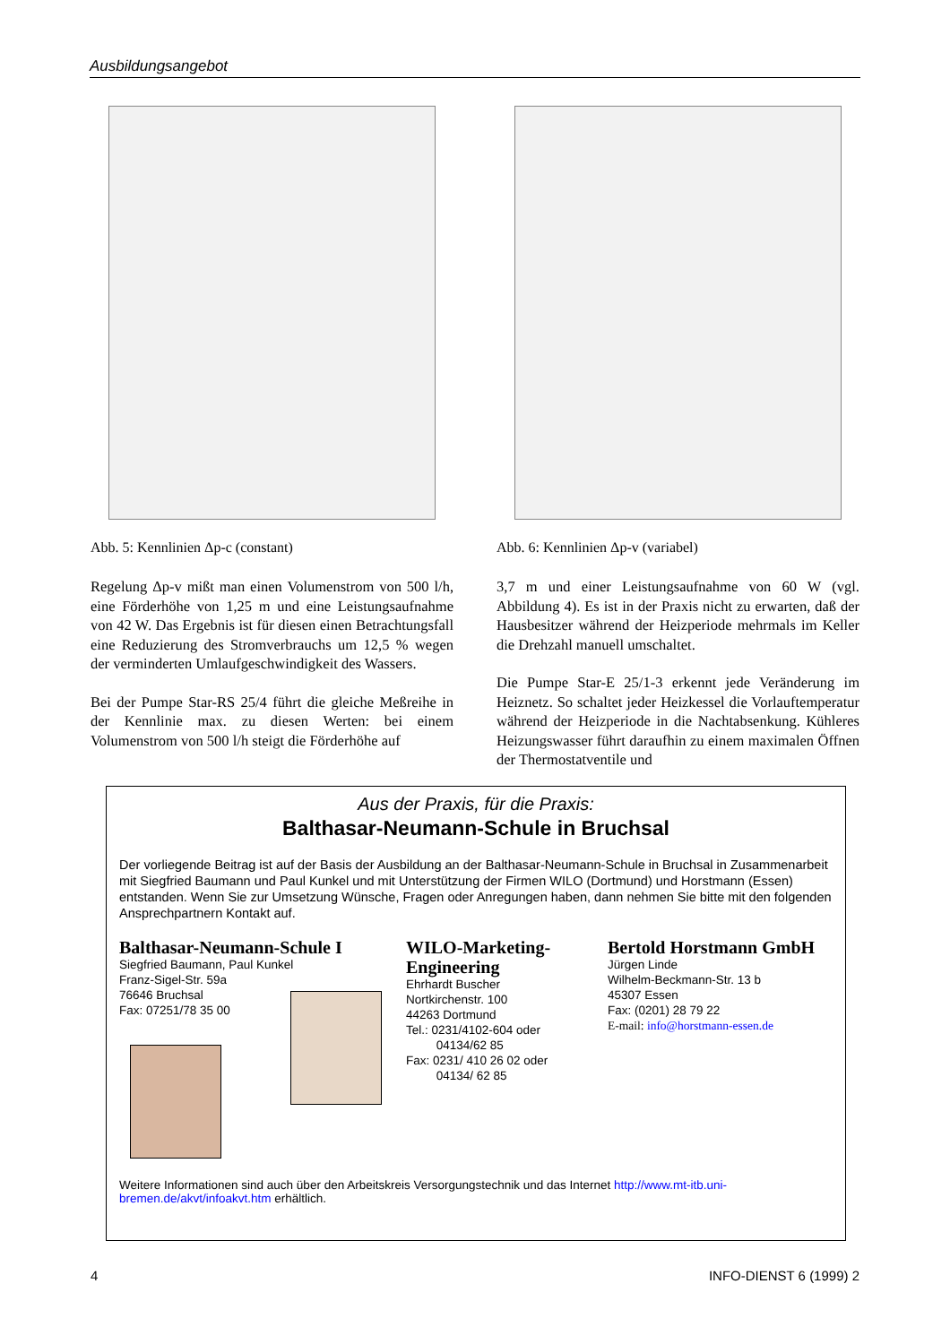Ausbildungsangebot
Abb. 5: Kennlinien Δp-c (constant)
Regelung Δp-v mißt man einen Volumenstrom von 500 l/h, eine Förderhöhe von 1,25 m und eine Leistungsaufnahme von 42 W. Das Ergebnis ist für diesen einen Betrachtungsfall eine Reduzierung des Stromverbrauchs um 12,5 % wegen der verminderten Umlaufgeschwindigkeit des Wassers.
Bei der Pumpe Star-RS 25/4 führt die gleiche Meßreihe in der Kennlinie max. zu diesen Werten: bei einem Volumenstrom von 500 l/h steigt die Förderhöhe auf
Abb. 6: Kennlinien Δp-v (variabel)
3,7 m und einer Leistungsaufnahme von 60 W (vgl. Abbildung 4). Es ist in der Praxis nicht zu erwarten, daß der Hausbesitzer während der Heizperiode mehrmals im Keller die Drehzahl manuell umschaltet.
Die Pumpe Star-E 25/1-3 erkennt jede Veränderung im Heiznetz. So schaltet jeder Heizkessel die Vorlauftemperatur während der Heizperiode in die Nachtabsenkung. Kühleres Heizungswasser führt daraufhin zu einem maximalen Öffnen der Thermostatventile und
Aus der Praxis, für die Praxis:
Balthasar-Neumann-Schule in Bruchsal
Der vorliegende Beitrag ist auf der Basis der Ausbildung an der Balthasar-Neumann-Schule in Bruchsal in Zusammenarbeit mit Siegfried Baumann und Paul Kunkel und mit Unterstützung der Firmen WILO (Dortmund) und Horstmann (Essen) entstanden. Wenn Sie zur Umsetzung Wünsche, Fragen oder Anregungen haben, dann nehmen Sie bitte mit den folgenden Ansprechpartnern Kontakt auf.
Balthasar-Neumann-Schule I
Siegfried Baumann, Paul Kunkel
Franz-Sigel-Str. 59a
76646 Bruchsal
Fax: 07251/78 35 00
WILO-Marketing-Engineering
Ehrhardt Buscher
Nortkirchenstr. 100
44263 Dortmund
Tel.: 0231/4102-604 oder
04134/62 85
Fax: 0231/ 410 26 02 oder
04134/ 62 85
Bertold Horstmann GmbH
Jürgen Linde
Wilhelm-Beckmann-Str. 13 b
45307 Essen
Fax: (0201) 28 79 22
E-mail: info@horstmann-essen.de
Weitere Informationen sind auch über den Arbeitskreis Versorgungstechnik und das Internet http://www.mt-itb.uni-bremen.de/akvt/infoakvt.htm erhältlich.
4 INFO-DIENST 6 (1999) 2